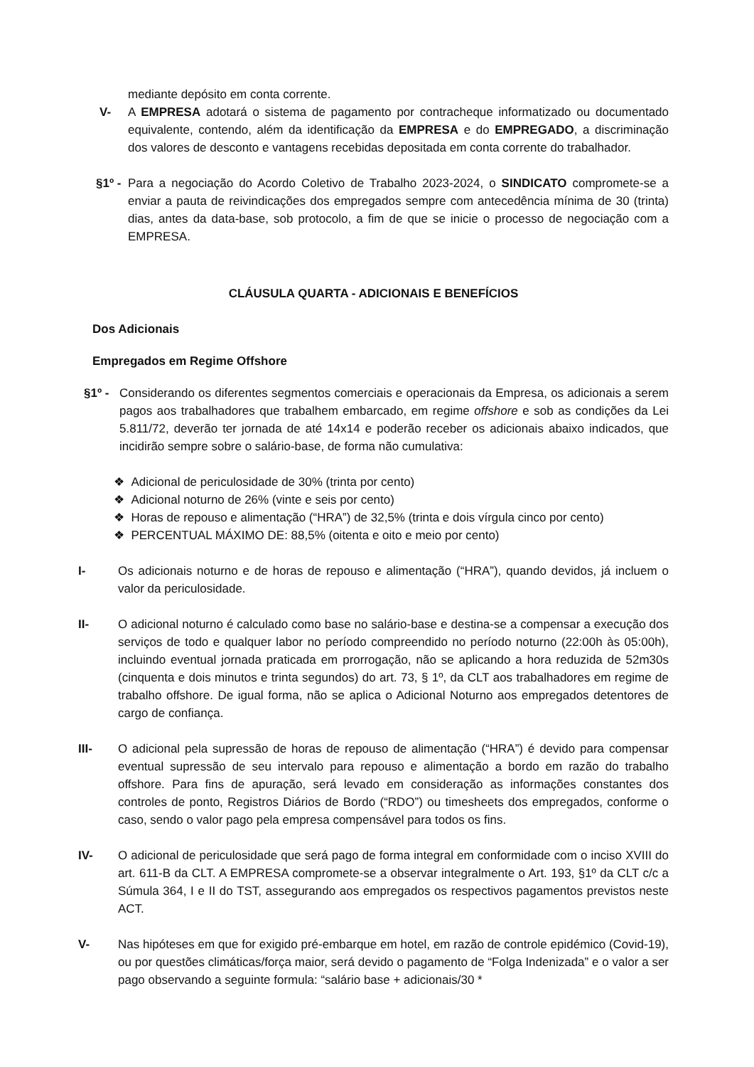mediante depósito em conta corrente.
V- A EMPRESA adotará o sistema de pagamento por contracheque informatizado ou documentado equivalente, contendo, além da identificação da EMPRESA e do EMPREGADO, a discriminação dos valores de desconto e vantagens recebidas depositada em conta corrente do trabalhador.
§1º - Para a negociação do Acordo Coletivo de Trabalho 2023-2024, o SINDICATO compromete-se a enviar a pauta de reivindicações dos empregados sempre com antecedência mínima de 30 (trinta) dias, antes da data-base, sob protocolo, a fim de que se inicie o processo de negociação com a EMPRESA.
CLÁUSULA QUARTA - ADICIONAIS E BENEFÍCIOS
Dos Adicionais
Empregados em Regime Offshore
§1º - Considerando os diferentes segmentos comerciais e operacionais da Empresa, os adicionais a serem pagos aos trabalhadores que trabalhem embarcado, em regime offshore e sob as condições da Lei 5.811/72, deverão ter jornada de até 14x14 e poderão receber os adicionais abaixo indicados, que incidirão sempre sobre o salário-base, de forma não cumulativa:
❖ Adicional de periculosidade de 30% (trinta por cento)
❖ Adicional noturno de 26% (vinte e seis por cento)
❖ Horas de repouso e alimentação (“HRA”) de 32,5% (trinta e dois vírgula cinco por cento)
❖ PERCENTUAL MÁXIMO DE: 88,5% (oitenta e oito e meio por cento)
I- Os adicionais noturno e de horas de repouso e alimentação (“HRA”), quando devidos, já incluem o valor da periculosidade.
II- O adicional noturno é calculado como base no salário-base e destina-se a compensar a execução dos serviços de todo e qualquer labor no período compreendido no período noturno (22:00h às 05:00h), incluindo eventual jornada praticada em prorrogação, não se aplicando a hora reduzida de 52m30s (cinquenta e dois minutos e trinta segundos) do art. 73, § 1º, da CLT aos trabalhadores em regime de trabalho offshore. De igual forma, não se aplica o Adicional Noturno aos empregados detentores de cargo de confiança.
III- O adicional pela supressão de horas de repouso de alimentação (“HRA”) é devido para compensar eventual supressão de seu intervalo para repouso e alimentação a bordo em razão do trabalho offshore. Para fins de apuração, será levado em consideração as informações constantes dos controles de ponto, Registros Diários de Bordo (“RDO”) ou timesheets dos empregados, conforme o caso, sendo o valor pago pela empresa compensável para todos os fins.
IV- O adicional de periculosidade que será pago de forma integral em conformidade com o inciso XVIII do art. 611-B da CLT. A EMPRESA compromete-se a observar integralmente o Art. 193, §1º da CLT c/c a Súmula 364, I e II do TST, assegurando aos empregados os respectivos pagamentos previstos neste ACT.
V- Nas hipóteses em que for exigido pré-embarque em hotel, em razão de controle epidémico (Covid-19), ou por questões climáticas/força maior, será devido o pagamento de “Folga Indenizada” e o valor a ser pago observando a seguinte formula: “salário base + adicionais/30 *